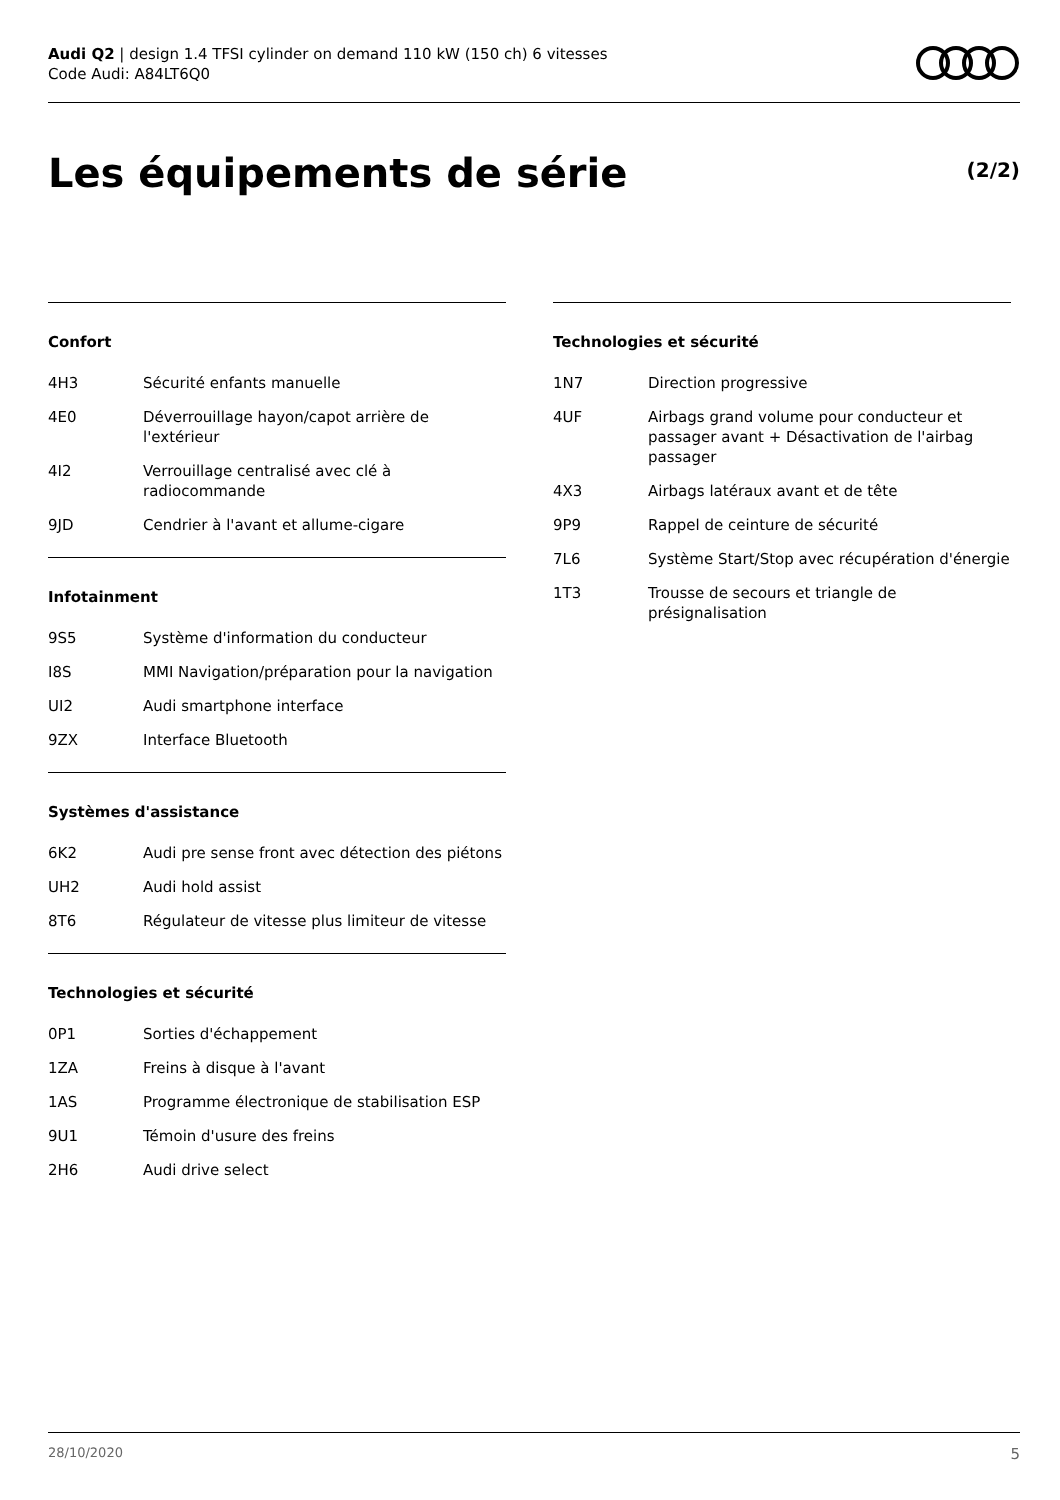Audi Q2 | design 1.4 TFSI cylinder on demand 110 kW (150 ch) 6 vitesses
Code Audi: A84LT6Q0
Les équipements de série (2/2)
Confort
| 4H3 | Sécurité enfants manuelle |
| 4E0 | Déverrouillage hayon/capot arrière de l'extérieur |
| 4I2 | Verrouillage centralisé avec clé à radiocommande |
| 9JD | Cendrier à l'avant et allume-cigare |
Infotainment
| 9S5 | Système d'information du conducteur |
| I8S | MMI Navigation/préparation pour la navigation |
| UI2 | Audi smartphone interface |
| 9ZX | Interface Bluetooth |
Systèmes d'assistance
| 6K2 | Audi pre sense front avec détection des piétons |
| UH2 | Audi hold assist |
| 8T6 | Régulateur de vitesse plus limiteur de vitesse |
Technologies et sécurité
| 0P1 | Sorties d'échappement |
| 1ZA | Freins à disque à l'avant |
| 1AS | Programme électronique de stabilisation ESP |
| 9U1 | Témoin d'usure des freins |
| 2H6 | Audi drive select |
Technologies et sécurité
| 1N7 | Direction progressive |
| 4UF | Airbags grand volume pour conducteur et passager avant + Désactivation de l'airbag passager |
| 4X3 | Airbags latéraux avant et de tête |
| 9P9 | Rappel de ceinture de sécurité |
| 7L6 | Système Start/Stop avec récupération d'énergie |
| 1T3 | Trousse de secours et triangle de présignalisation |
28/10/2020 5